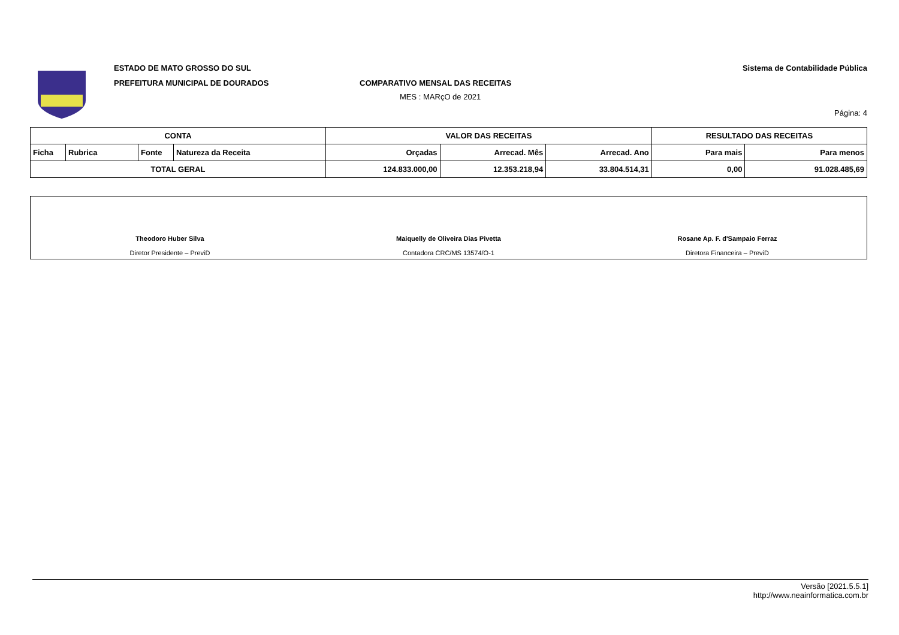ESTADO DE MATO GROSSO DO SUL
PREFEITURA MUNICIPAL DE DOURADOS
COMPARATIVO MENSAL DAS RECEITAS
MES : MARçO de 2021
Sistema de Contabilidade Pública
Página: 4
| CONTA | | | | VALOR DAS RECEITAS | | | RESULTADO DAS RECEITAS | |
| --- | --- | --- | --- | --- | --- | --- | --- | --- |
| Ficha | Rubrica | Fonte | Natureza da Receita | Orçadas | Arrecad. Mês | Arrecad. Ano | Para mais | Para menos |
| TOTAL GERAL | | | | 124.833.000,00 | 12.353.218,94 | 33.804.514,31 | 0,00 | 91.028.485,69 |
Theodoro Huber Silva
Diretor Presidente – PreviD
Maiquelly de Oliveira Dias Pivetta
Contadora CRC/MS 13574/O-1
Rosane Ap. F. d'Sampaio Ferraz
Diretora Financeira – PreviD
Versão [2021.5.5.1]
http://www.neainformatica.com.br